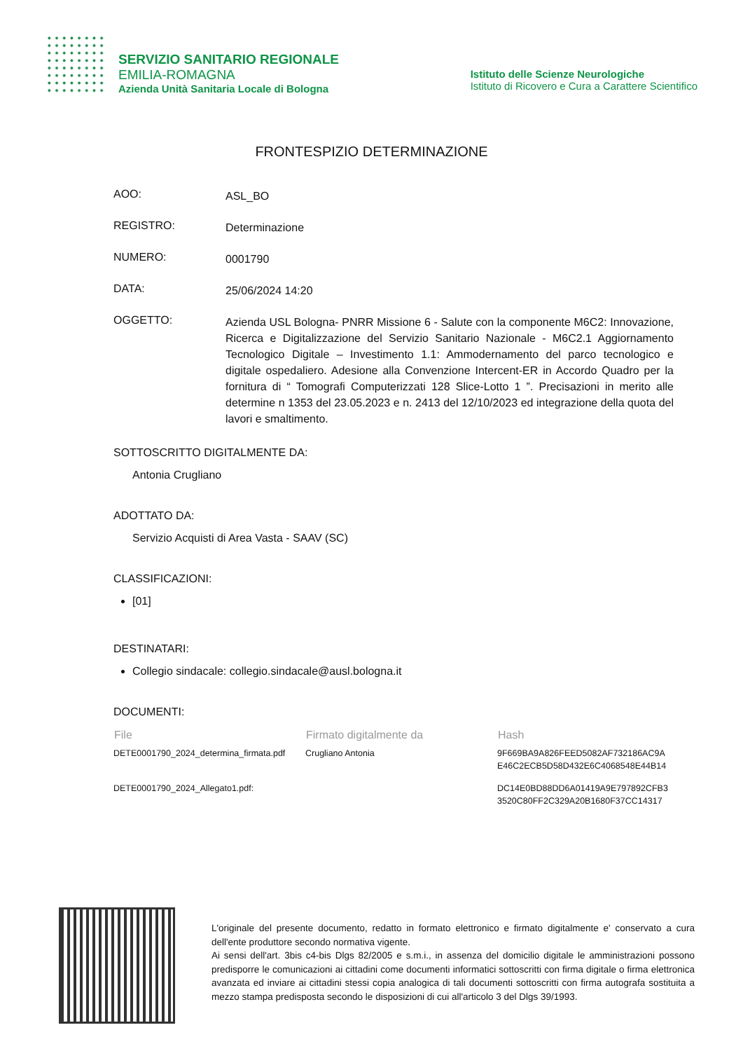SERVIZIO SANITARIO REGIONALE
EMILIA-ROMAGNA
Azienda Unità Sanitaria Locale di Bologna
Istituto delle Scienze Neurologiche
Istituto di Ricovero e Cura a Carattere Scientifico
FRONTESPIZIO DETERMINAZIONE
AOO:
ASL_BO
REGISTRO:
Determinazione
NUMERO:
0001790
DATA:
25/06/2024 14:20
OGGETTO:
Azienda USL Bologna- PNRR Missione 6 - Salute con la componente M6C2: Innovazione, Ricerca e Digitalizzazione del Servizio Sanitario Nazionale - M6C2.1 Aggiornamento Tecnologico Digitale – Investimento 1.1: Ammodernamento del parco tecnologico e digitale ospedaliero. Adesione alla Convenzione Intercent-ER in Accordo Quadro per la fornitura di “ Tomografi Computerizzati 128 Slice-Lotto 1 ”. Precisazioni in merito alle determine n 1353 del 23.05.2023 e n. 2413 del 12/10/2023 ed integrazione della quota del lavori e smaltimento.
SOTTOSCRITTO DIGITALMENTE DA:
Antonia Crugliano
ADOTTATO DA:
Servizio Acquisti di Area Vasta - SAAV (SC)
CLASSIFICAZIONI:
[01]
DESTINATARI:
Collegio sindacale: collegio.sindacale@ausl.bologna.it
DOCUMENTI:
| File | Firmato digitalmente da | Hash |
| --- | --- | --- |
| DETE0001790_2024_determina_firmata.pdf | Crugliano Antonia | 9F669BA9A826FEED5082AF732186AC9A E46C2ECB5D58D432E6C4068548E44B14 |
| DETE0001790_2024_Allegato1.pdf: | | DC14E0BD88DD6A01419A9E797892CFB3 3520C80FF2C329A20B1680F37CC14317 |
L'originale del presente documento, redatto in formato elettronico e firmato digitalmente e' conservato a cura dell'ente produttore secondo normativa vigente.
Ai sensi dell'art. 3bis c4-bis Dlgs 82/2005 e s.m.i., in assenza del domicilio digitale le amministrazioni possono predisporre le comunicazioni ai cittadini come documenti informatici sottoscritti con firma digitale o firma elettronica avanzata ed inviare ai cittadini stessi copia analogica di tali documenti sottoscritti con firma autografa sostituita a mezzo stampa predisposta secondo le disposizioni di cui all'articolo 3 del Dlgs 39/1993.